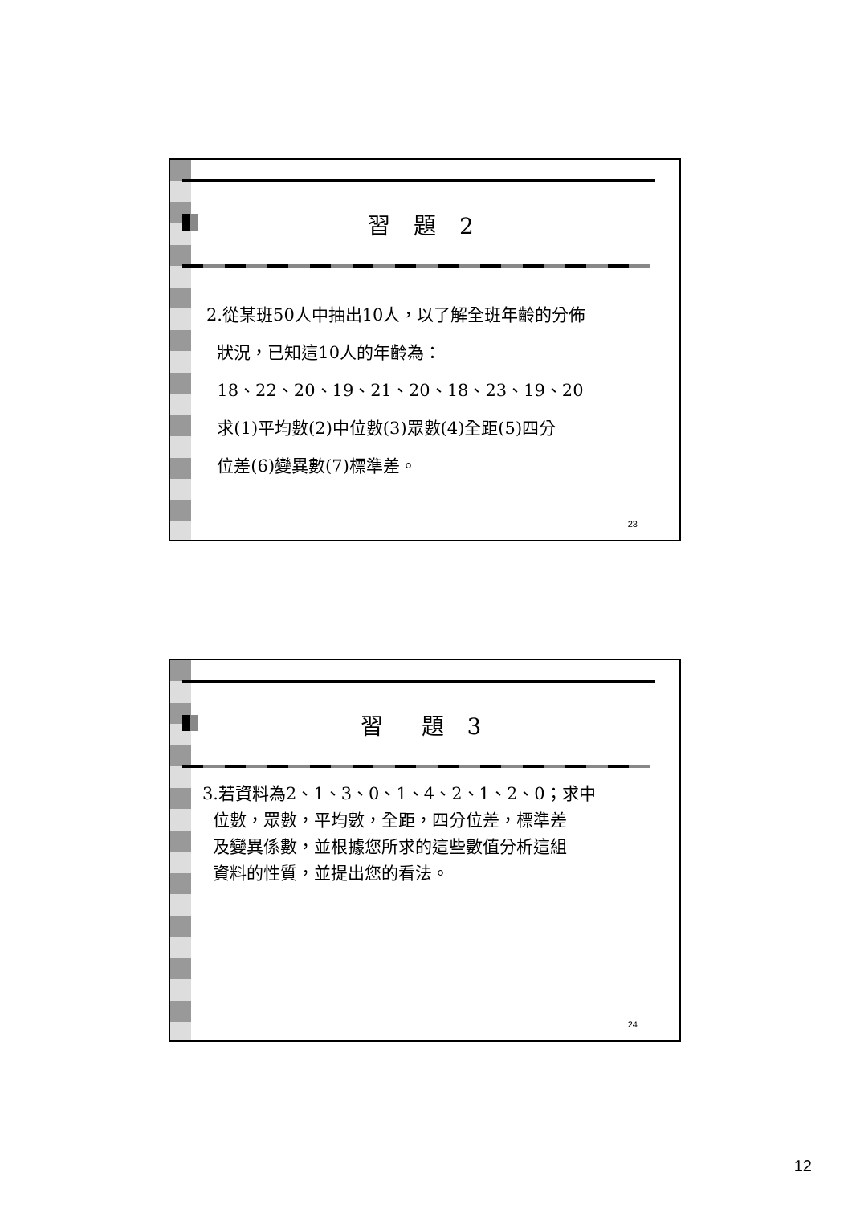習 題 2
2.從某班50人中抽出10人，以了解全班年齡的分佈
狀況，已知這10人的年齡為：
18、22、20、19、21、20、18、23、19、20
求(1)平均數(2)中位數(3)眾數(4)全距(5)四分
位差(6)變異數(7)標準差。
23
習　題 3
3.若資料為2、1、3、0、1、4、2、1、2、0；求中
位數，眾數，平均數，全距，四分位差，標準差
及變異係數，並根據您所求的這些數值分析這組
資料的性質，並提出您的看法。
24
12